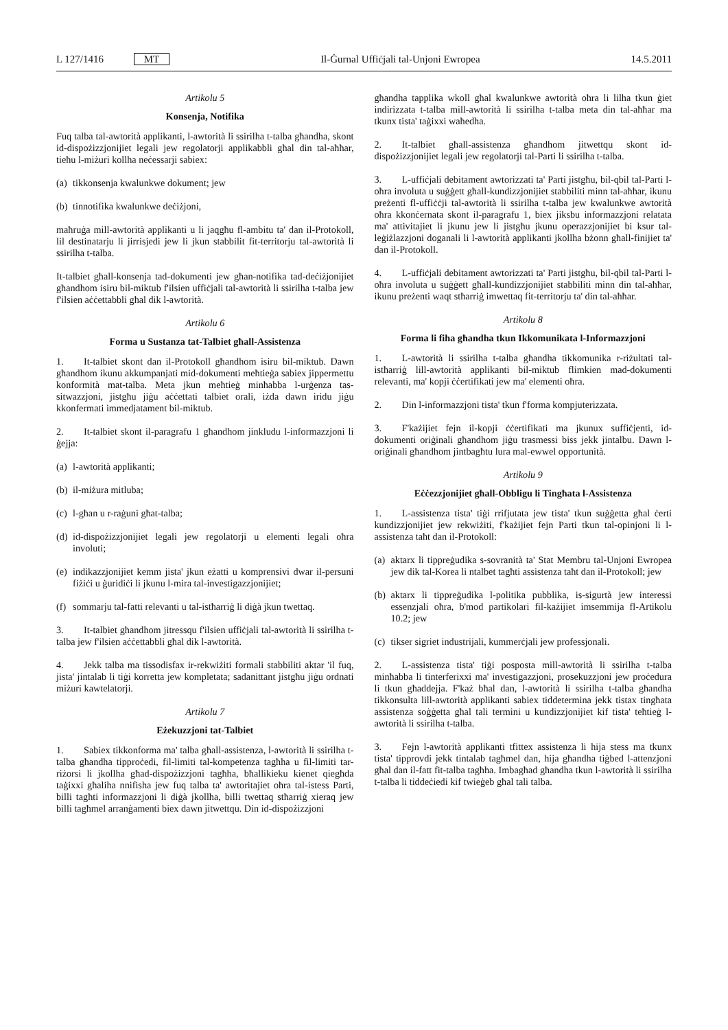L 127/1416 MT Il-Ġurnal Uffiċjali tal-Unjoni Ewropea 14.5.2011
Artikolu 5
Konsenja, Notifika
Fuq talba tal-awtorità applikanti, l-awtorità li ssirilha t-talba għandha, skont id-dispożizzjonijiet legali jew regolatorji applikabbli għal din tal-aħħar, tieħu l-miżuri kollha neċessarji sabiex:
(a) tikkonsenja kwalunkwe dokument; jew
(b) tinnotifika kwalunkwe deċiżjoni,
maħruġa mill-awtorità applikanti u li jaqgħu fl-ambitu ta' dan il-Protokoll, lil destinatarju li jirrisjedi jew li jkun stabbilit fit-territorju tal-awtorità li ssirilha t-talba.
It-talbiet għall-konsenja tad-dokumenti jew għan-notifika tad-deċiżjonijiet għandhom isiru bil-miktub f'ilsien uffiċjali tal-awtorità li ssirilha t-talba jew f'ilsien aċċettabbli għal dik l-awtorità.
Artikolu 6
Forma u Sustanza tat-Talbiet għall-Assistenza
1. It-talbiet skont dan il-Protokoll għandhom isiru bil-miktub. Dawn għandhom ikunu akkumpanjati mid-dokumenti meħtieġa sabiex jippermettu konformità mat-talba. Meta jkun meħtieġ minħabba l-urġenza tas-sitwazzjoni, jistgħu jiġu aċċettati talbiet orali, iżda dawn iridu jiġu kkonfermati immedjatament bil-miktub.
2. It-talbiet skont il-paragrafu 1 għandhom jinkludu l-informazzjoni li ġejja:
(a) l-awtorità applikanti;
(b) il-miżura mitluba;
(c) l-għan u r-raġuni għat-talba;
(d) id-dispożizzjonijiet legali jew regolatorji u elementi legali oħra involuti;
(e) indikazzjonijiet kemm jista' jkun eżatti u komprensivi dwar il-persuni fiżiċi u ġuridiċi li jkunu l-mira tal-investigazzjonijiet;
(f) sommarju tal-fatti relevanti u tal-istħarriġ li diġà jkun twettaq.
3. It-talbiet għandhom jitressqu f'ilsien uffiċjali tal-awtorità li ssirilha t-talba jew f'ilsien aċċettabbli għal dik l-awtorità.
4. Jekk talba ma tissodisfax ir-rekwiżiti formali stabbiliti aktar 'il fuq, jista' jintalab li tiġi korretta jew kompletata; sadanittant jistgħu jiġu ordnati miżuri kawtelatorji.
Artikolu 7
Eżekuzzjoni tat-Talbiet
1. Sabiex tikkonforma ma' talba għall-assistenza, l-awtorità li ssirilha t-talba għandha tipproċedi, fil-limiti tal-kompetenza tagħha u fil-limiti tar-riżorsi li jkollha għad-dispożizzjoni tagħha, bħallikieku kienet qiegħda taġixxi għaliha nnifisha jew fuq talba ta' awtoritajiet oħra tal-istess Parti, billi tagħti informazzjoni li diġà jkollha, billi twettaq stħarriġ xieraq jew billi tagħmel arranġamenti biex dawn jitwettqu. Din id-dispożizzjoni
għandha tapplika wkoll għal kwalunkwe awtorità oħra li lilha tkun ġiet indirizzata t-talba mill-awtorità li ssirilha t-talba meta din tal-aħħar ma tkunx tista' taġixxi waħedha.
2. It-talbiet għall-assistenza għandhom jitwettqu skont id-dispożizzjonijiet legali jew regolatorji tal-Parti li ssirilha t-talba.
3. L-uffiċjali debitament awtorizzati ta' Parti jistgħu, bil-qbil tal-Parti l-oħra involuta u suġġett għall-kundizzjonijiet stabbiliti minn tal-aħħar, ikunu preżenti fl-uffiċċji tal-awtorità li ssirilha t-talba jew kwalunkwe awtorità oħra kkonċernata skont il-paragrafu 1, biex jiksbu informazzjoni relatata ma' attivitajiet li jkunu jew li jistgħu jkunu operazzjonijiet bi ksur tal-leġiżlazzjoni doganali li l-awtorità applikanti jkollha bżonn għall-finijiet ta' dan il-Protokoll.
4. L-uffiċjali debitament awtorizzati ta' Parti jistgħu, bil-qbil tal-Parti l-oħra involuta u suġġett għall-kundizzjonijiet stabbiliti minn din tal-aħħar, ikunu preżenti waqt stħarriġ imwettaq fit-territorju ta' din tal-aħħar.
Artikolu 8
Forma li fiha għandha tkun Ikkomunikata l-Informazzjoni
1. L-awtorità li ssirilha t-talba għandha tikkomunika r-riżultati tal-istħarriġ lill-awtorità applikanti bil-miktub flimkien mad-dokumenti relevanti, ma' kopji ċċertifikati jew ma' elementi oħra.
2. Din l-informazzjoni tista' tkun f'forma kompjuterizzata.
3. F'każijiet fejn il-kopji ċċertifikati ma jkunux suffiċjenti, id-dokumenti oriġinali għandhom jiġu trasmessi biss jekk jintalbu. Dawn l-oriġinali għandhom jintbagħtu lura mal-ewwel opportunità.
Artikolu 9
Eċċezzjonijiet għall-Obbligu li Tingħata l-Assistenza
1. L-assistenza tista' tiġi rrifjutata jew tista' tkun suġġetta għal ċerti kundizzjonijiet jew rekwiżiti, f'każijiet fejn Parti tkun tal-opinjoni li l-assistenza taħt dan il-Protokoll:
(a) aktarx li tippreġudika s-sovranità ta' Stat Membru tal-Unjoni Ewropea jew dik tal-Korea li ntalbet tagħti assistenza taħt dan il-Protokoll; jew
(b) aktarx li tippreġudika l-politika pubblika, is-sigurtà jew interessi essenzjali oħra, b'mod partikolari fil-każijiet imsemmija fl-Artikolu 10.2; jew
(c) tikser sigriet industrijali, kummerċjali jew professjonali.
2. L-assistenza tista' tiġi posposta mill-awtorità li ssirilha t-talba minħabba li tinterferixxi ma' investigazzjoni, prosekuzzjoni jew proċedura li tkun għaddejja. F'każ bħal dan, l-awtorità li ssirilha t-talba għandha tikkonsulta lill-awtorità applikanti sabiex tiddetermina jekk tistax tingħata assistenza soġġetta għal tali termini u kundizzjonijiet kif tista' teħtieġ l-awtorità li ssirilha t-talba.
3. Fejn l-awtorità applikanti tfittex assistenza li hija stess ma tkunx tista' tipprovdi jekk tintalab tagħmel dan, hija għandha tiġbed l-attenzjoni għal dan il-fatt fit-talba tagħha. Imbagħad għandha tkun l-awtorità li ssirilha t-talba li tiddeċiedi kif twieġeb għal tali talba.